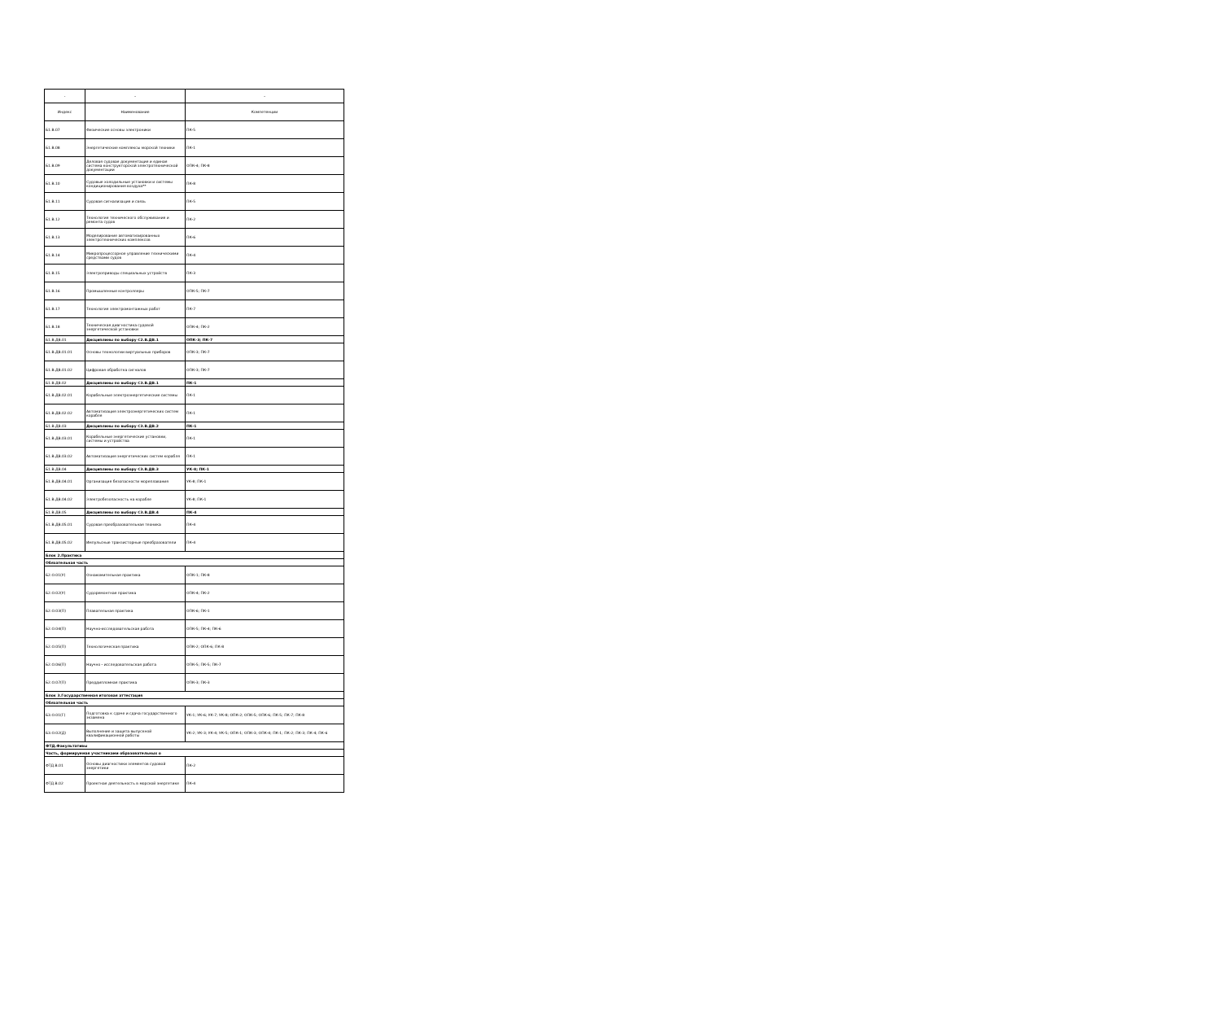| - | - | - |
| --- | --- | --- |
| Индекс | Наименование | Компетенции |
| Б1.В.07 | Физические основы электроники | ПК-5 |
| Б1.В.08 | Энергетические комплексы морской техники | ПК-1 |
| Б1.В.09 | Деловая судовая документация и единая система конструкторской электротехнической документации | ОПК-4; ПК-8 |
| Б1.В.10 | Судовые холодильные установки и системы кондиционирования воздуха** | ПК-8 |
| Б1.В.11 | Судовая сигнализация и связь | ПК-5 |
| Б1.В.12 | Технология технического обслуживания и ремонта судов | ПК-2 |
| Б1.В.13 | Моделирование автоматизированных электротехнических комплексов | ПК-6 |
| Б1.В.14 | Микропроцессорное управление техническими средствами судов | ПК-4 |
| Б1.В.15 | Электроприводы специальных устройств | ПК-3 |
| Б1.В.16 | Промышленные контроллеры | ОПК-5; ПК-7 |
| Б1.В.17 | Технология электромонтажных работ | ПК-7 |
| Б1.В.18 | Техническая диагностика судовой энергетической установки | ОПК-4; ПК-2 |
| Б1.В.ДВ.01 | Дисциплины по выбору С2.В.ДВ.1 | ОПК-3; ПК-7 |
| Б1.В.ДВ.01.01 | Основы технологии виртуальных приборов | ОПК-3; ПК-7 |
| Б1.В.ДВ.01.02 | Цифровая обработка сигналов | ОПК-3; ПК-7 |
| Б1.В.ДВ.02 | Дисциплины по выбору С3.В.ДВ.1 | ПК-1 |
| Б1.В.ДВ.02.01 | Корабельные электроэнергетические системы | ПК-1 |
| Б1.В.ДВ.02.02 | Автоматизация электроэнергетических систем корабля | ПК-1 |
| Б1.В.ДВ.03 | Дисциплины по выбору С3.В.ДВ.2 | ПК-1 |
| Б1.В.ДВ.03.01 | Корабельные энергетические установки, системы и устройства | ПК-1 |
| Б1.В.ДВ.03.02 | Автоматизация энергетических систем корабля | ПК-1 |
| Б1.В.ДВ.04 | Дисциплины по выбору С3.В.ДВ.3 | УК-8; ПК-1 |
| Б1.В.ДВ.04.01 | Организация безопасности мореплавания | УК-8; ПК-1 |
| Б1.В.ДВ.04.02 | Электробезопасность на корабле | УК-8; ПК-1 |
| Б1.В.ДВ.05 | Дисциплины по выбору С3.В.ДВ.4 | ПК-4 |
| Б1.В.ДВ.05.01 | Судовая преобразовательная техника | ПК-4 |
| Б1.В.ДВ.05.02 | Импульсные транзисторные преобразователи | ПК-4 |
| Блок 2.Практика | | |
| Обязательная часть | | |
| Б2.О.01(У) | Ознакомительная практика | ОПК-1; ПК-8 |
| Б2.О.02(У) | Судоремонтная практика | ОПК-4; ПК-2 |
| Б2.О.03(П) | Плавательная практика | ОПК-6; ПК-1 |
| Б2.О.04(П) | Научно-исследовательская работа | ОПК-5; ПК-4; ПК-6 |
| Б2.О.05(П) | Технологическая практика | ОПК-2; ОПК-6; ПК-8 |
| Б2.О.06(П) | Научно - исследовательская работа | ОПК-5; ПК-5; ПК-7 |
| Б2.О.07(П) | Преддипломная практика | ОПК-3; ПК-3 |
| Блок 3.Государственная итоговая аттестация | | |
| Обязательная часть | | |
| Б3.О.01(Г) | Подготовка к сдаче и сдача государственного экзамена | УК-1; УК-6; УК-7; УК-8; ОПК-2; ОПК-5; ОПК-6; ПК-5; ПК-7; ПК-8 |
| Б3.О.02(Д) | Выполнение и защита выпускной квалификационной работы | УК-2; УК-3; УК-4; УК-5; ОПК-1; ОПК-3; ОПК-4; ПК-1; ПК-2; ПК-3; ПК-4; ПК-6 |
| ФТД.Факультативы | | |
| Часть, формируемая участниками образовательных о | | |
| ФТД.В.01 | Основы диагностики элементов судовой энергетики | ПК-2 |
| ФТД.В.02 | Проектная деятельность в морской энергетике | ПК-4 |